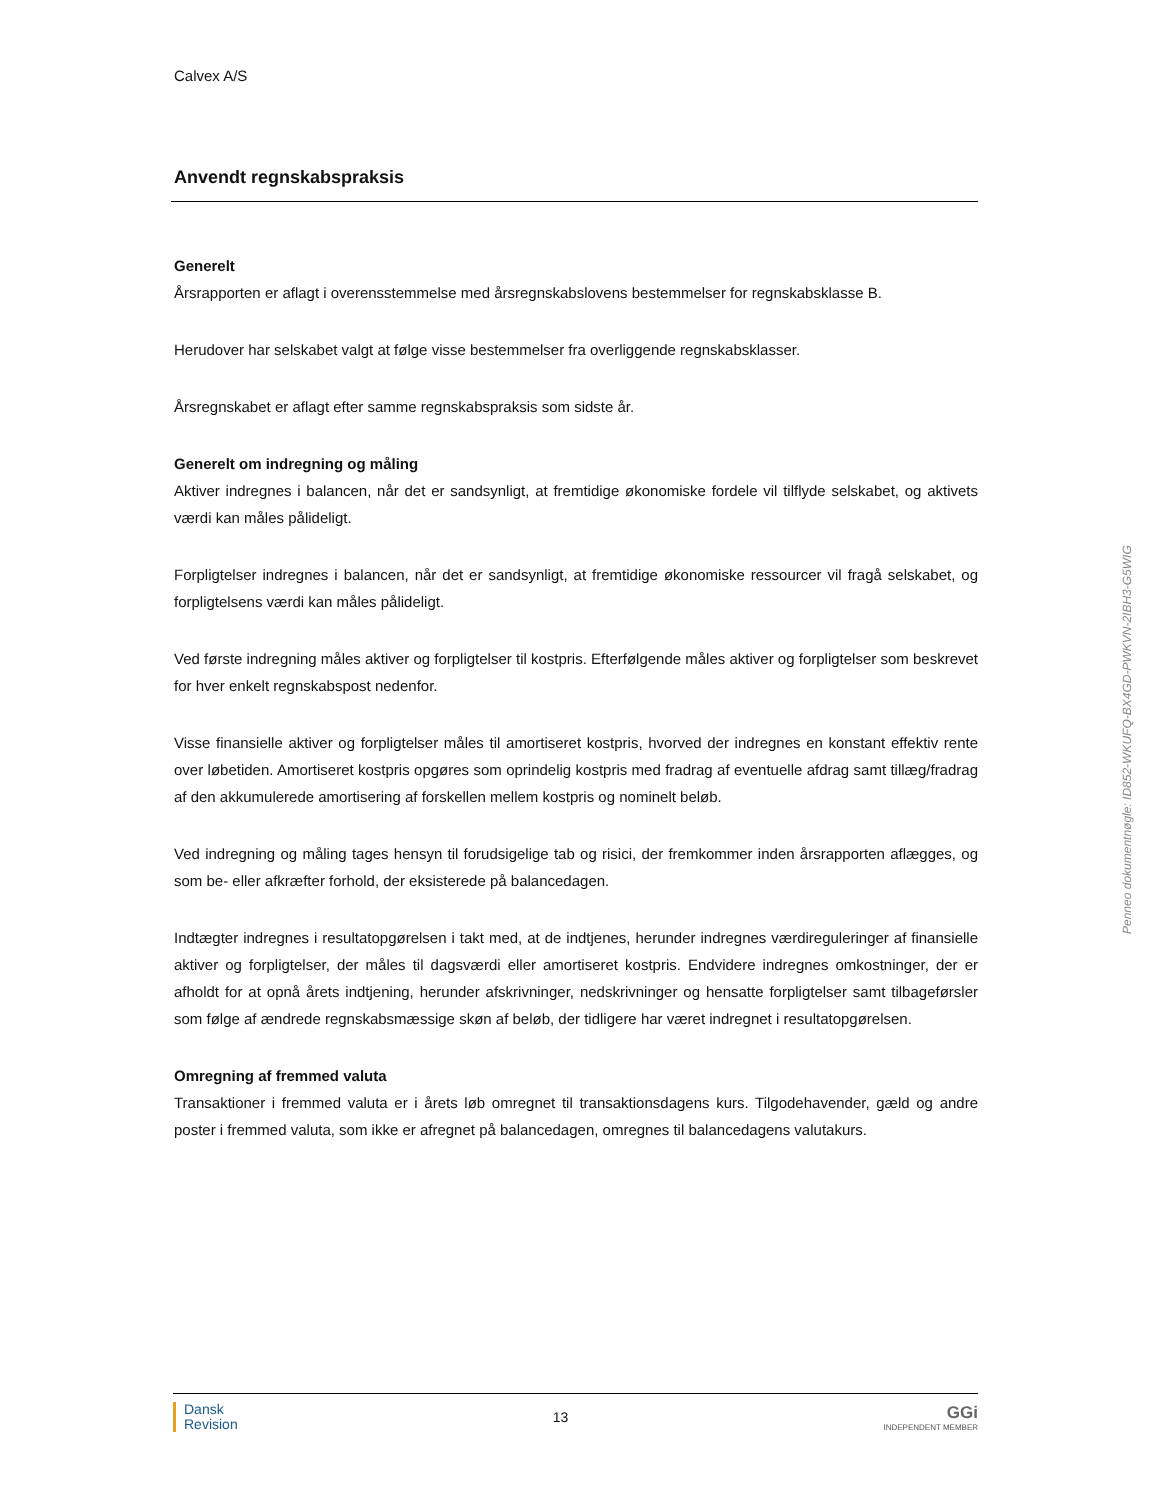Calvex A/S
Anvendt regnskabspraksis
Generelt
Årsrapporten er aflagt i overensstemmelse med årsregnskabslovens bestemmelser for regnskabsklasse B.
Herudover har selskabet valgt at følge visse bestemmelser fra overliggende regnskabsklasser.
Årsregnskabet er aflagt efter samme regnskabspraksis som sidste år.
Generelt om indregning og måling
Aktiver indregnes i balancen, når det er sandsynligt, at fremtidige økonomiske fordele vil tilflyde selskabet, og aktivets værdi kan måles pålideligt.
Forpligtelser indregnes i balancen, når det er sandsynligt, at fremtidige økonomiske ressourcer vil fragå selskabet, og forpligtelsens værdi kan måles pålideligt.
Ved første indregning måles aktiver og forpligtelser til kostpris. Efterfølgende måles aktiver og forpligtelser som beskrevet for hver enkelt regnskabspost nedenfor.
Visse finansielle aktiver og forpligtelser måles til amortiseret kostpris, hvorved der indregnes en konstant effektiv rente over løbetiden. Amortiseret kostpris opgøres som oprindelig kostpris med fradrag af eventuelle afdrag samt tillæg/fradrag af den akkumulerede amortisering af forskellen mellem kostpris og nominelt beløb.
Ved indregning og måling tages hensyn til forudsigelige tab og risici, der fremkommer inden årsrapporten aflægges, og som be- eller afkræfter forhold, der eksisterede på balancedagen.
Indtægter indregnes i resultatopgørelsen i takt med, at de indtjenes, herunder indregnes værdireguleringer af finansielle aktiver og forpligtelser, der måles til dagsværdi eller amortiseret kostpris. Endvidere indregnes omkostninger, der er afholdt for at opnå årets indtjening, herunder afskrivninger, nedskrivninger og hensatte forpligtelser samt tilbageførsler som følge af ændrede regnskabsmæssige skøn af beløb, der tidligere har været indregnet i resultatopgørelsen.
Omregning af fremmed valuta
Transaktioner i fremmed valuta er i årets løb omregnet til transaktionsdagens kurs. Tilgodehavender, gæld og andre poster i fremmed valuta, som ikke er afregnet på balancedagen, omregnes til balancedagens valutakurs.
Penneo dokumentnøgle: ID852-WKUFQ-BX4GD-PWKVN-2IBH3-G5WIG
Dansk
Revision
13
GGi
INDEPENDENT MEMBER